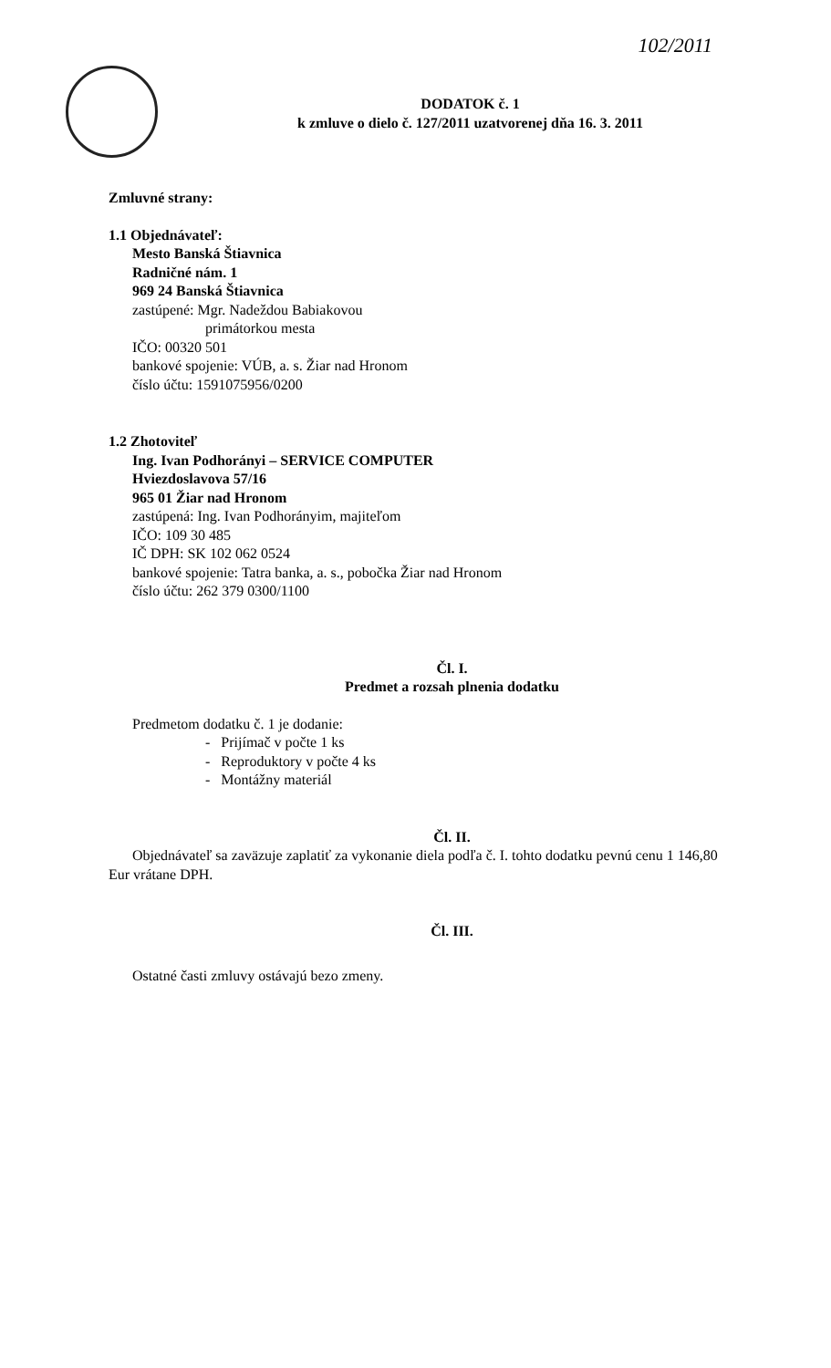102/2011
DODATOK č. 1
k zmluve o dielo č. 127/2011 uzatvorenej dňa 16. 3. 2011
Zmluvné strany:
1.1 Objednávateľ:
Mesto Banská Štiavnica
Radničné nám. 1
969 24 Banská Štiavnica
zastúpené: Mgr. Nadeždou Babiakovou
primátorkou mesta
IČO: 00320 501
bankové spojenie: VÚB, a. s. Žiar nad Hronom
číslo účtu: 1591075956/0200
1.2 Zhotoviteľ
Ing. Ivan Podhorányi – SERVICE COMPUTER
Hviezdoslavova 57/16
965 01 Žiar nad Hronom
zastúpená: Ing. Ivan Podhorányim, majiteľom
IČO: 109 30 485
IČ DPH: SK 102 062 0524
bankové spojenie: Tatra banka, a. s., pobočka Žiar nad Hronom
číslo účtu: 262 379 0300/1100
Čl. I.
Predmet a rozsah plnenia dodatku
Predmetom dodatku č. 1 je dodanie:
- Prijímač v počte 1 ks
- Reproduktory v počte 4 ks
- Montážny materiál
Čl. II.
Objednávateľ sa zaväzuje zaplatiť za vykonanie diela podľa č. I. tohto dodatku pevnú cenu 1 146,80 Eur vrátane DPH.
Čl. III.
Ostatné časti zmluvy ostávajú bezo zmeny.